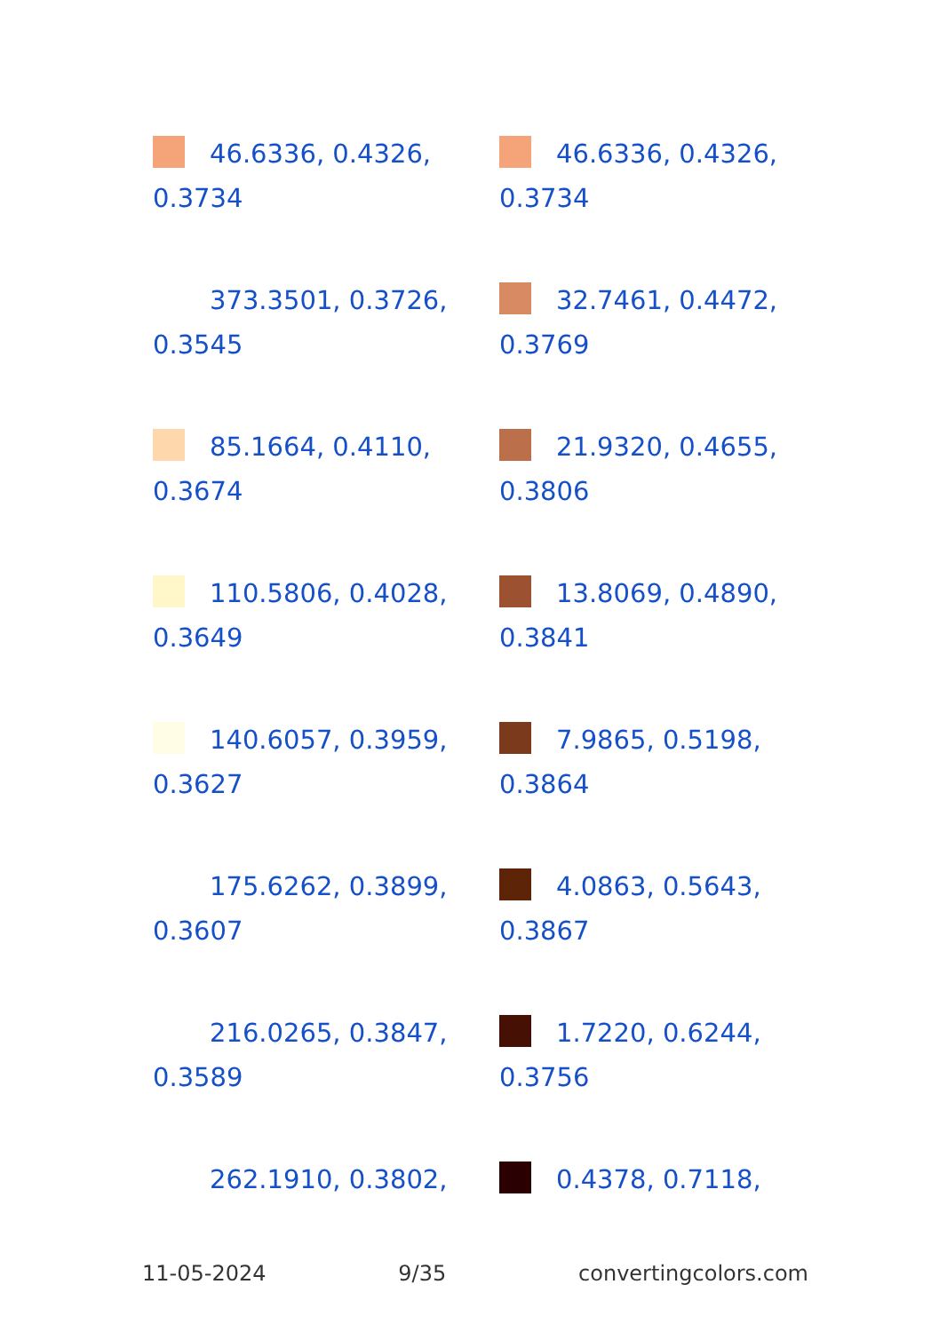46.6336, 0.4326,
0.3734
46.6336, 0.4326,
0.3734
373.3501, 0.3726,
0.3545
32.7461, 0.4472,
0.3769
85.1664, 0.4110,
0.3674
21.9320, 0.4655,
0.3806
110.5806, 0.4028,
0.3649
13.8069, 0.4890,
0.3841
140.6057, 0.3959,
0.3627
7.9865, 0.5198,
0.3864
175.6262, 0.3899,
0.3607
4.0863, 0.5643,
0.3867
216.0265, 0.3847,
0.3589
1.7220, 0.6244,
0.3756
262.1910, 0.3802,
0.4378, 0.7118,
11-05-2024 9/35 convertingcolors.com